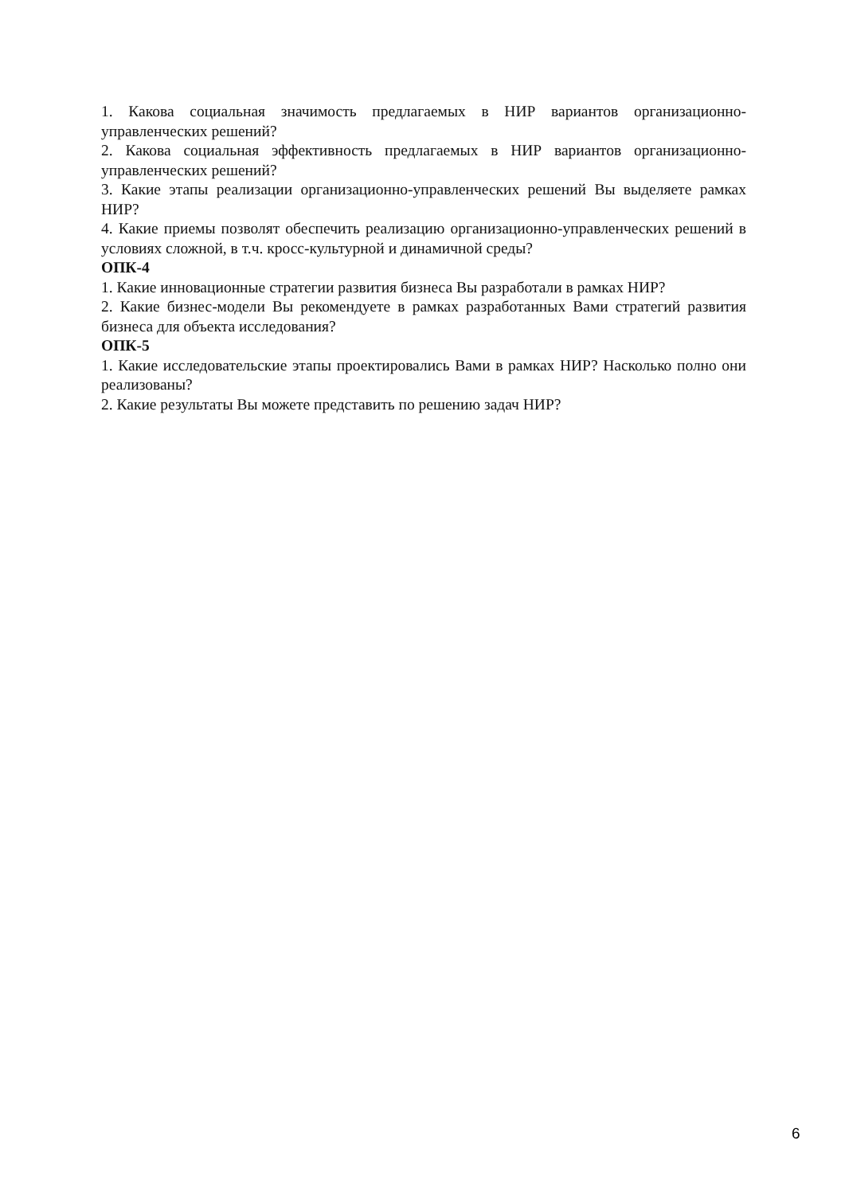1. Какова социальная значимость предлагаемых в НИР вариантов организационно-управленческих решений?
2. Какова социальная эффективность предлагаемых в НИР вариантов организационно-управленческих решений?
3. Какие этапы реализации организационно-управленческих решений Вы выделяете рамках НИР?
4. Какие приемы позволят обеспечить реализацию организационно-управленческих решений в условиях сложной, в т.ч. кросс-культурной и динамичной среды?
ОПК-4
1. Какие инновационные стратегии развития бизнеса Вы разработали в рамках НИР?
2. Какие бизнес-модели Вы рекомендуете в рамках разработанных Вами стратегий развития бизнеса для объекта исследования?
ОПК-5
1. Какие исследовательские этапы проектировались Вами в рамках НИР? Насколько полно они реализованы?
2. Какие результаты Вы можете представить по решению задач НИР?
6